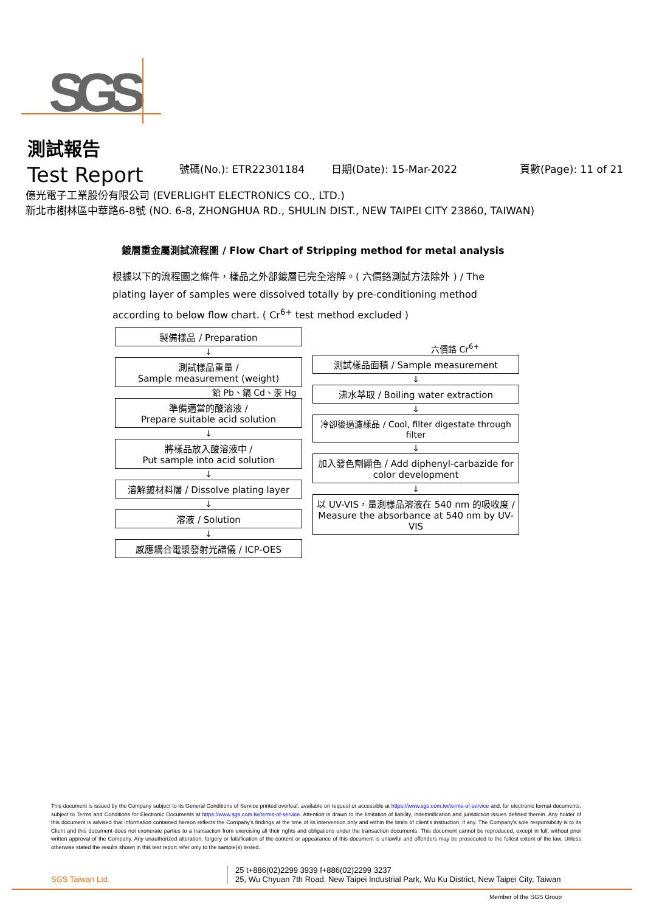SGS
測試報告
Test Report 號碼(No.): ETR22301184 日期(Date): 15-Mar-2022 頁數(Page): 11 of 21
億光電子工業股份有限公司 (EVERLIGHT ELECTRONICS CO., LTD.)
新北市樹林區中華路6-8號 (NO. 6-8, ZHONGHUA RD., SHULIN DIST., NEW TAIPEI CITY 23860, TAIWAN)
鍍層重金屬測試流程圖 / Flow Chart of Stripping method for metal analysis
根據以下的流程圖之條件，樣品之外部鍍層已完全溶解。( 六價鉻測試方法除外 ) / The plating layer of samples were dissolved totally by pre-conditioning method according to below flow chart. ( Cr<sup>6+</sup> test method excluded )
製備樣品 / Preparation
↓
測試樣品重量 /
Sample measurement (weight)
鉛 Pb、鎘 Cd、汞 Hg
準備適當的酸溶液 /
Prepare suitable acid solution
↓
將樣品放入酸溶液中 /
Put sample into acid solution
↓
溶解鍍材料層 / Dissolve plating layer
↓
溶液 / Solution
↓
感應耦合電漿發射光譜儀 / ICP-OES
六價鉻 Cr<sup>6+</sup>
測試樣品面積 / Sample measurement
↓
沸水萃取 / Boiling water extraction
↓
冷卻後過濾樣品 / Cool, filter digestate through filter
↓
加入發色劑顯色 / Add diphenyl-carbazide for color development
↓
以 UV-VIS，量測樣品溶液在 540 nm 的吸收度 / Measure the absorbance at 540 nm by UV-VIS
This document is issued by the Company subject to its General Conditions of Service printed overleaf, available on request or accessible at https://www.sgs.com.tw/terms-of-service and, for electronic format documents, subject to Terms and Conditions for Electronic Documents at https://www.sgs.com.tw/terms-of-service. Attention is drawn to the limitation of liability, indemnification and jurisdiction issues defined therein. Any holder of this document is advised that information contained hereon reflects the Company's findings at the time of its intervention only and within the limits of client's instruction, if any. The Company's sole responsibility is to its Client and this document does not exonerate parties to a transaction from exercising all their rights and obligations under the transaction documents. This document cannot be reproduced, except in full, without prior written approval of the Company. Any unauthorized alteration, forgery or falsification of the content or appearance of this document is unlawful and offenders may be prosecuted to the fullest extent of the law. Unless otherwise stated the results shown in this test report refer only to the sample(s) tested.
SGS Taiwan Ltd.
25 t+886(02)2299 3939 f+886(02)2299 3237
25, Wu Chyuan 7th Road, New Taipei Industrial Park, Wu Ku District, New Taipei City, Taiwan
Member of the SGS Group